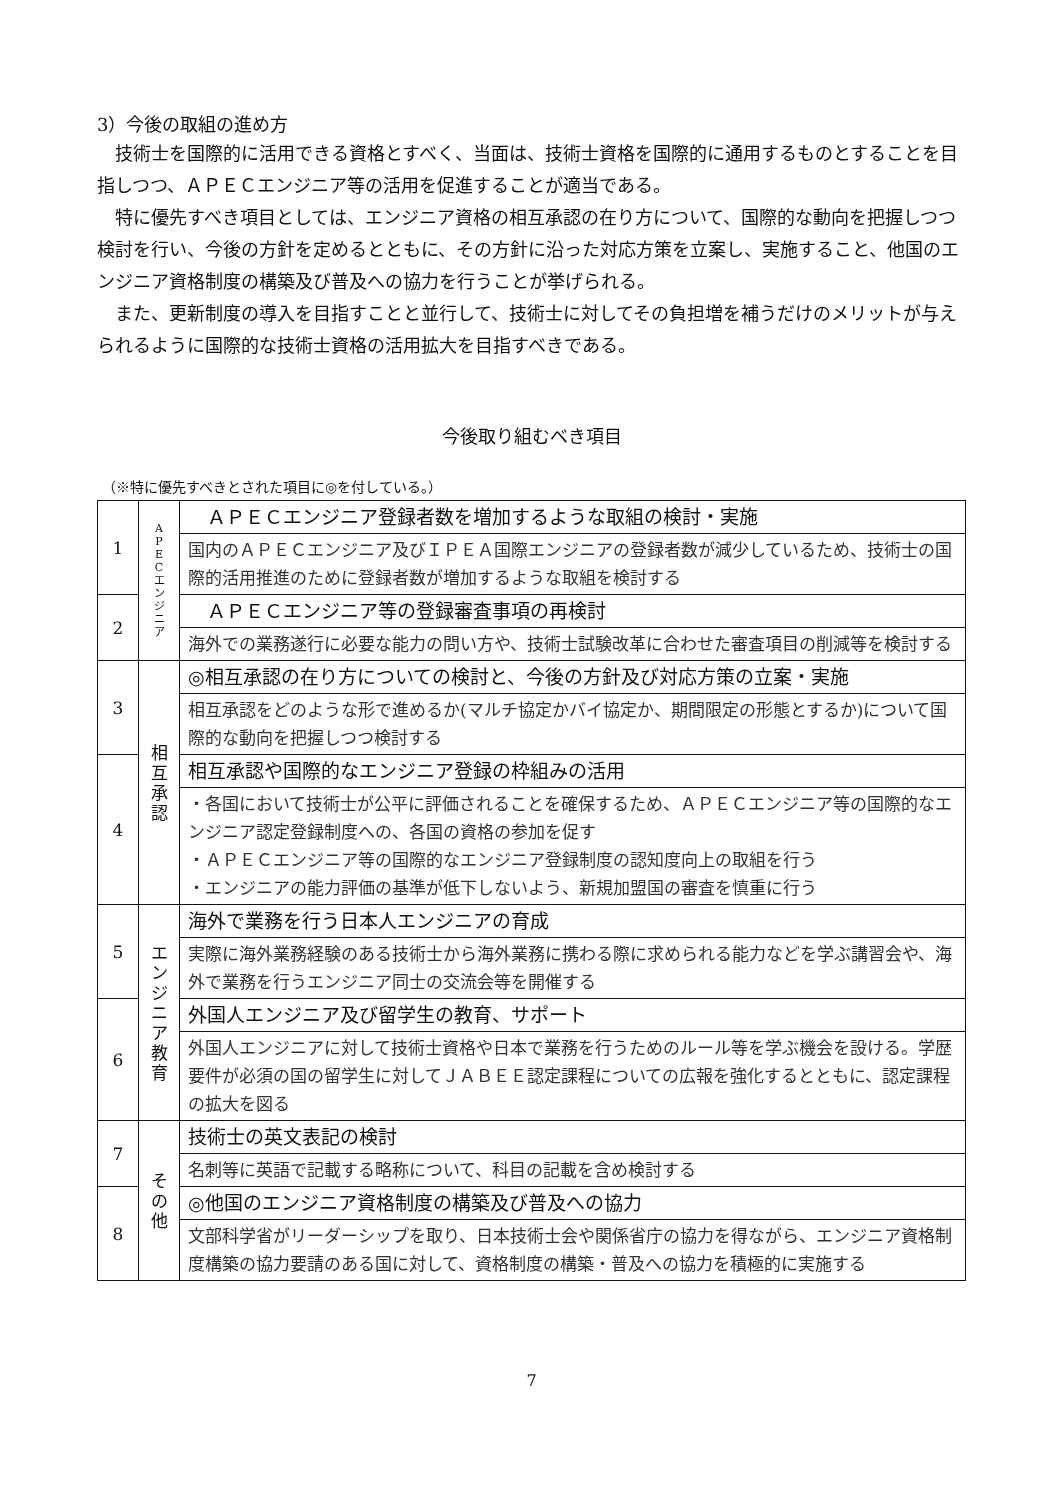3）今後の取組の進め方
技術士を国際的に活用できる資格とすべく、当面は、技術士資格を国際的に通用するものとすることを目指しつつ、ＡＰＥＣエンジニア等の活用を促進することが適当である。
特に優先すべき項目としては、エンジニア資格の相互承認の在り方について、国際的な動向を把握しつつ検討を行い、今後の方針を定めるとともに、その方針に沿った対応方策を立案し、実施すること、他国のエンジニア資格制度の構築及び普及への協力を行うことが挙げられる。
また、更新制度の導入を目指すことと並行して、技術士に対してその負担増を補うだけのメリットが与えられるように国際的な技術士資格の活用拡大を目指すべきである。
今後取り組むべき項目
（※特に優先すべきとされた項目に◎を付している。）
| 1 | A P E C エ ン ジ ニ ア | ＡＰＥＣエンジニア登録者数を増加するような取組の検討・実施 |
| | | 国内のＡＰＥＣエンジニア及びＩＰＥＡ国際エンジニアの登録者数が減少しているため、技術士の国際的活用推進のために登録者数が増加するような取組を検討する |
| 2 | | ＡＰＥＣエンジニア等の登録審査事項の再検討 |
| | | 海外での業務遂行に必要な能力の問い方や、技術士試験改革に合わせた審査項目の削減等を検討する |
| 3 | 相 互 承 認 | ◎相互承認の在り方についての検討と、今後の方針及び対応方策の立案・実施 |
| | | 相互承認をどのような形で進めるか(マルチ協定かバイ協定か、期間限定の形態とするか)について国際的な動向を把握しつつ検討する |
| 4 | | 相互承認や国際的なエンジニア登録の枠組みの活用 |
| | | ・各国において技術士が公平に評価されることを確保するため、ＡＰＥＣエンジニア等の国際的なエンジニア認定登録制度への、各国の資格の参加を促す ・ＡＰＥＣエンジニア等の国際的なエンジニア登録制度の認知度向上の取組を行う ・エンジニアの能力評価の基準が低下しないよう、新規加盟国の審査を慎重に行う |
| 5 | エ ン ジ ニ ア 教 育 | 海外で業務を行う日本人エンジニアの育成 |
| | | 実際に海外業務経験のある技術士から海外業務に携わる際に求められる能力などを学ぶ講習会や、海外で業務を行うエンジニア同士の交流会等を開催する |
| 6 | | 外国人エンジニア及び留学生の教育、サポート |
| | | 外国人エンジニアに対して技術士資格や日本で業務を行うためのルール等を学ぶ機会を設ける。学歴要件が必須の国の留学生に対してＪＡＢＥＥ認定課程についての広報を強化するとともに、認定課程の拡大を図る |
| 7 | そ の 他 | 技術士の英文表記の検討 |
| | | 名刺等に英語で記載する略称について、科目の記載を含め検討する |
| 8 | | ◎他国のエンジニア資格制度の構築及び普及への協力 |
| | | 文部科学省がリーダーシップを取り、日本技術士会や関係省庁の協力を得ながら、エンジニア資格制度構築の協力要請のある国に対して、資格制度の構築・普及への協力を積極的に実施する |
7